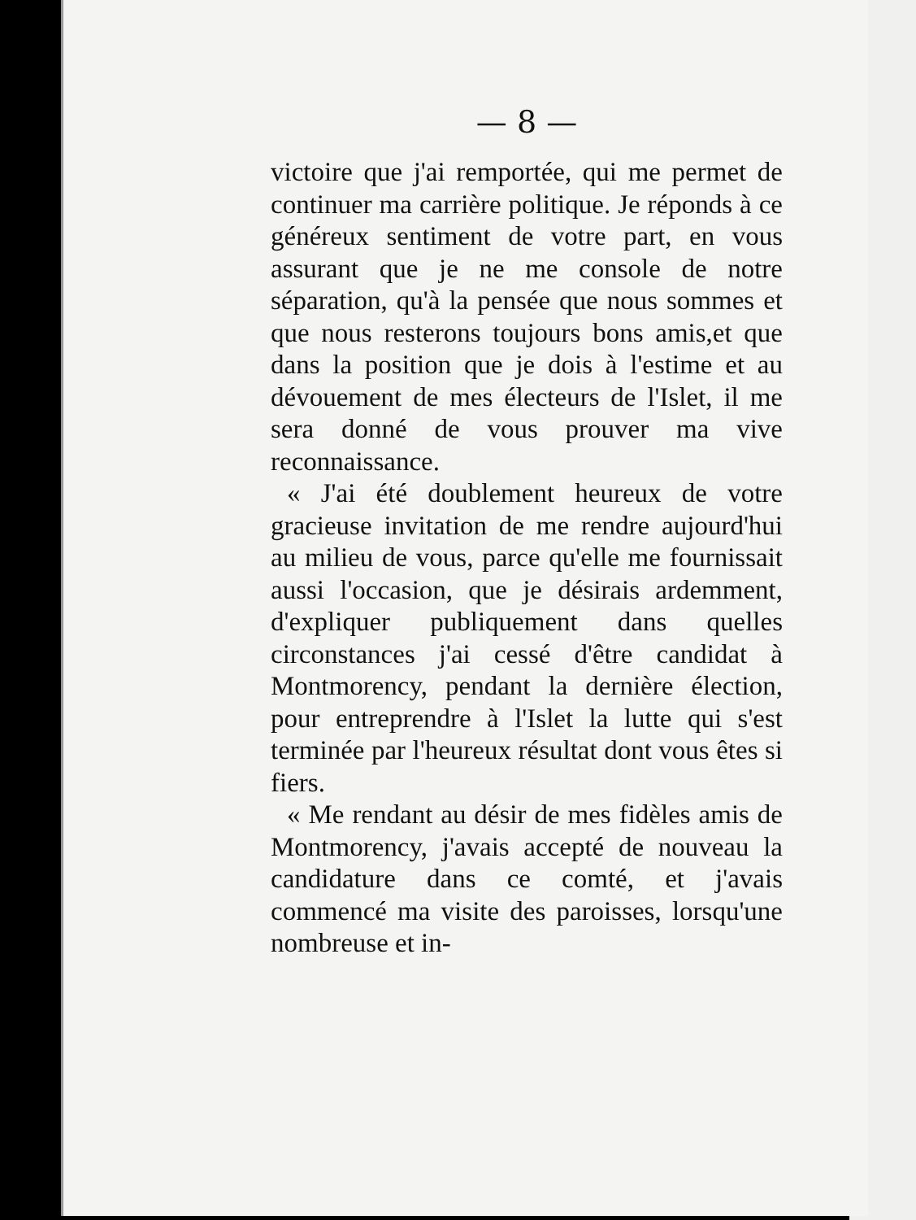— 8 —
victoire que j'ai remportée, qui me permet de continuer ma carrière politique. Je réponds à ce généreux sentiment de votre part, en vous assurant que je ne me console de notre séparation, qu'à la pensée que nous sommes et que nous resterons toujours bons amis,et que dans la position que je dois à l'estime et au dévouement de mes électeurs de l'Islet, il me sera donné de vous prouver ma vive reconnaissance.
« J'ai été doublement heureux de votre gracieuse invitation de me rendre aujourd'hui au milieu de vous, parce qu'elle me fournissait aussi l'occasion, que je désirais ardemment, d'expliquer publiquement dans quelles circonstances j'ai cessé d'être candidat à Montmorency, pendant la dernière élection, pour entreprendre à l'Islet la lutte qui s'est terminée par l'heureux résultat dont vous êtes si fiers.
« Me rendant au désir de mes fidèles amis de Montmorency, j'avais accepté de nouveau la candidature dans ce comté, et j'avais commencé ma visite des paroisses, lorsqu'une nombreuse et in-